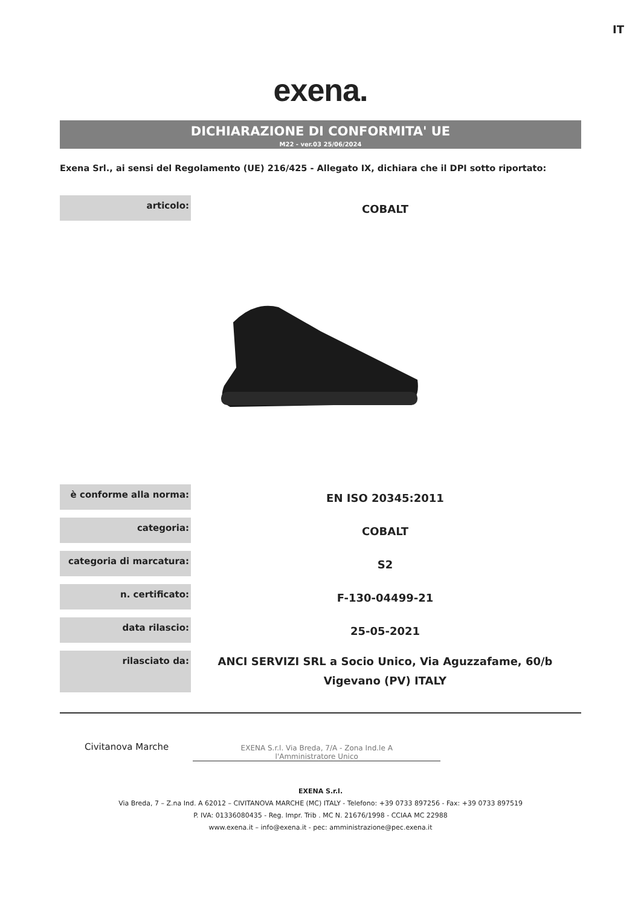IT
exena.
DICHIARAZIONE DI CONFORMITA' UE
M22 - ver.03 25/06/2024
Exena Srl., ai sensi del Regolamento (UE) 216/425 - Allegato IX, dichiara che il DPI sotto riportato:
| articolo: | COBALT |
| è conforme alla norma: | EN ISO 20345:2011 |
| categoria: | COBALT |
| categoria di marcatura: | S2 |
| n. certificato: | F-130-04499-21 |
| data rilascio: | 25-05-2021 |
| rilasciato da: | ANCI SERVIZI SRL a Socio Unico, Via Aguzzafame, 60/b Vigevano (PV) ITALY |
Civitanova Marche
EXENA S.r.l. Via Breda, 7/A - Zona Ind.le A
l'Amministratore Unico
EXENA S.r.l.
Via Breda, 7 – Z.na Ind. A 62012 – CIVITANOVA MARCHE (MC) ITALY - Telefono: +39 0733 897256 - Fax: +39 0733 897519
P. IVA: 01336080435 - Reg. Impr. Trib . MC N. 21676/1998 - CCIAA MC 22988
www.exena.it – info@exena.it - pec: amministrazione@pec.exena.it